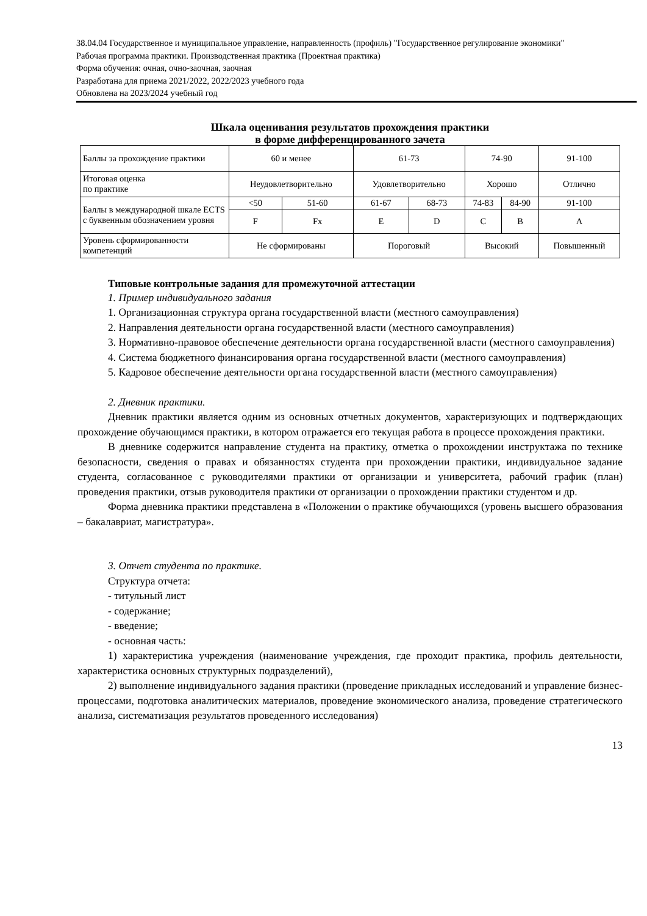38.04.04 Государственное и муниципальное управление, направленность (профиль) "Государственное регулирование экономики"
Рабочая программа практики. Производственная практика (Проектная практика)
Форма обучения: очная, очно-заочная, заочная
Разработана для приема 2021/2022, 2022/2023 учебного года
Обновлена на 2023/2024 учебный год
Шкала оценивания результатов прохождения практики
в форме дифференцированного зачета
| Баллы за прохождение практики | 60 и менее | | 61-73 | | 74-90 | | 91-100 |
| Итоговая оценка по практике | Неудовлетворительно | | Удовлетворительно | | Хорошо | | Отлично |
| Баллы в международной шкале ECTS с буквенным обозначением уровня | <50 | 51-60 | 61-67 | 68-73 | 74-83 | 84-90 | 91-100 |
| | F | Fx | E | D | C | B | A |
| Уровень сформированности компетенций | Не сформированы | | Пороговый | | Высокий | | Повышенный |
Типовые контрольные задания для промежуточной аттестации
1. Пример индивидуального задания
1. Организационная структура органа государственной власти (местного самоуправления)
2. Направления деятельности органа государственной власти (местного самоуправления)
3. Нормативно-правовое обеспечение деятельности органа государственной власти (местного самоуправления)
4. Система бюджетного финансирования органа государственной власти (местного самоуправления)
5. Кадровое обеспечение деятельности органа государственной власти (местного самоуправления)
2. Дневник практики.
Дневник практики является одним из основных отчетных документов, характеризующих и подтверждающих прохождение обучающимся практики, в котором отражается его текущая работа в процессе прохождения практики.
В дневнике содержится направление студента на практику, отметка о прохождении инструктажа по технике безопасности, сведения о правах и обязанностях студента при прохождении практики, индивидуальное задание студента, согласованное с руководителями практики от организации и университета, рабочий график (план) проведения практики, отзыв руководителя практики от организации о прохождении практики студентом и др.
Форма дневника практики представлена в «Положении о практике обучающихся (уровень высшего образования – бакалавриат, магистратура».
3. Отчет студента по практике.
Структура отчета:
- титульный лист
- содержание;
- введение;
- основная часть:
1) характеристика учреждения (наименование учреждения, где проходит практика, профиль деятельности, характеристика основных структурных подразделений),
2) выполнение индивидуального задания практики (проведение прикладных исследований и управление бизнес-процессами, подготовка аналитических материалов, проведение экономического анализа, проведение стратегического анализа, систематизация результатов проведенного исследования)
13